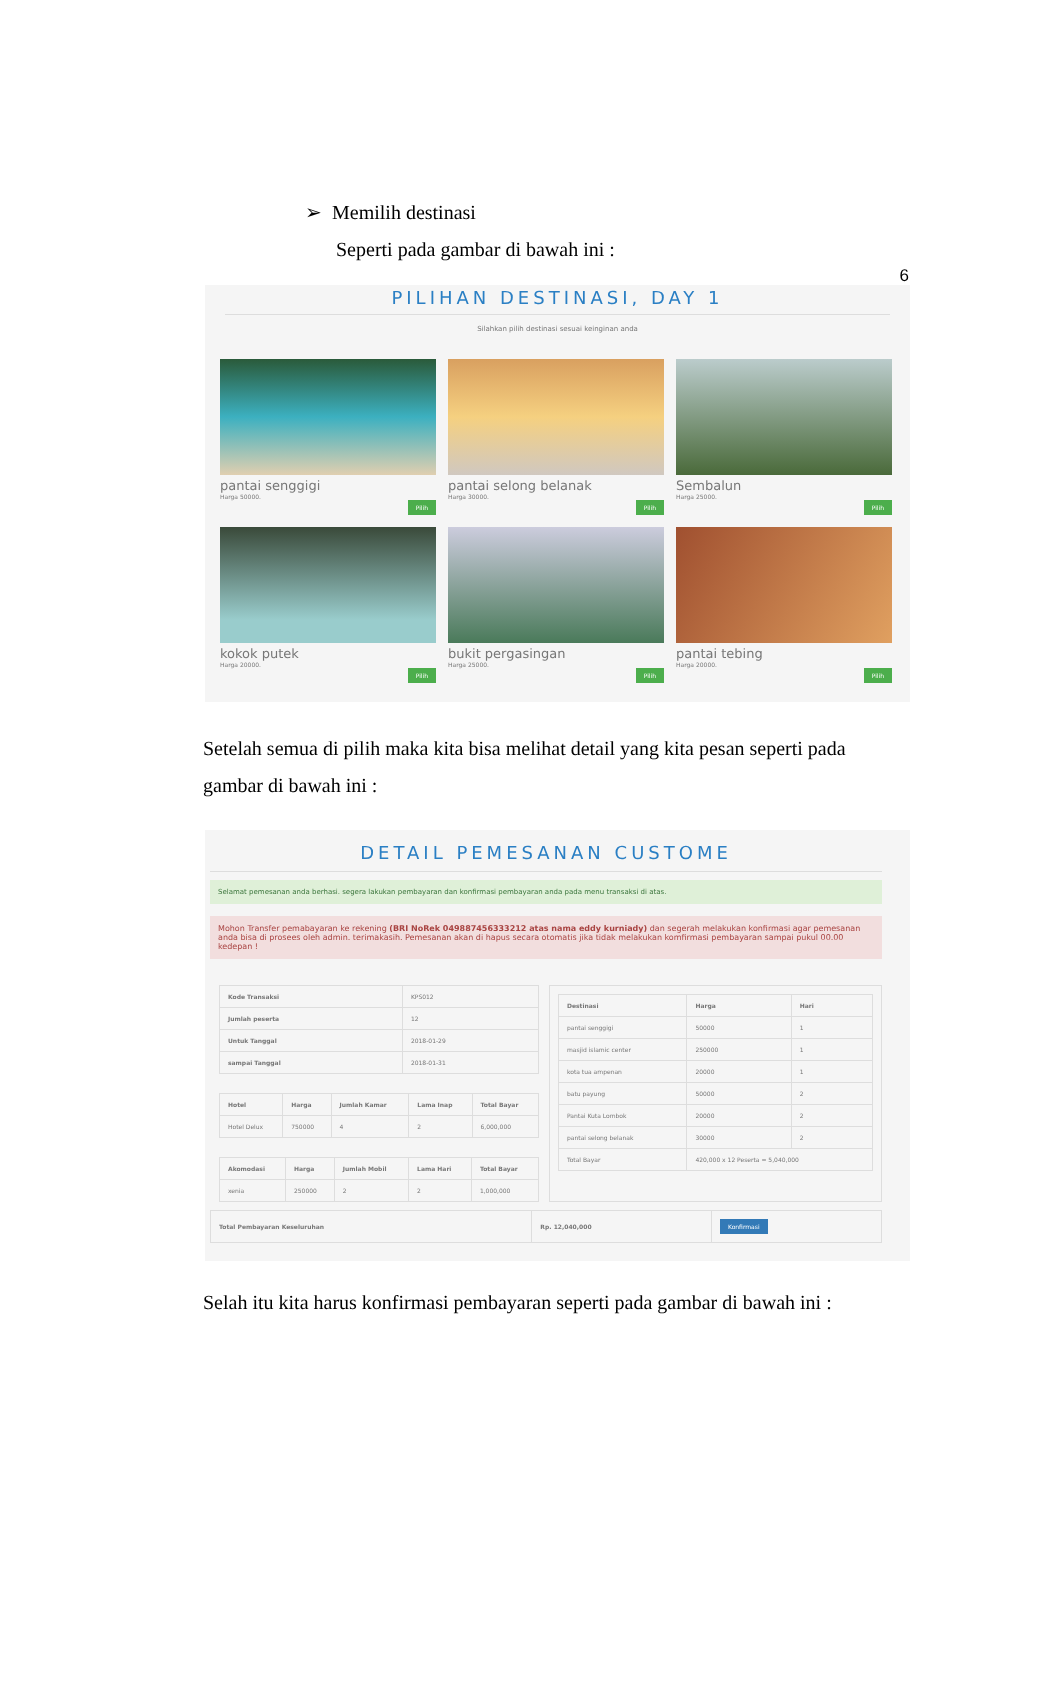6
➢ Memilih destinasi
Seperti pada gambar di bawah ini :
PILIHAN DESTINASI, DAY 1
Silahkan pilih destinasi sesuai keinginan anda
pantai senggigi
Harga 50000.
Pilih
pantai selong belanak
Harga 30000.
Pilih
Sembalun
Harga 25000.
Pilih
kokok putek
Harga 20000.
Pilih
bukit pergasingan
Harga 25000.
Pilih
pantai tebing
Harga 20000.
Pilih
Setelah semua di pilih maka kita bisa melihat detail yang kita pesan seperti pada gambar di bawah ini :
DETAIL PEMESANAN CUSTOME
Selamat pemesanan anda berhasi. segera lakukan pembayaran dan konfirmasi pembayaran anda pada menu transaksi di atas.
Mohon Transfer pemabayaran ke rekening (BRI NoRek 049887456333212 atas nama eddy kurniady) dan segerah melakukan konfirmasi agar pemesanan anda bisa di prosees oleh admin. terimakasih. Pemesanan akan di hapus secara otomatis jika tidak melakukan komfirmasi pembayaran sampai pukul 00.00 kedepan !
| Kode Transaksi | KPS012 |
| Jumlah peserta | 12 |
| Untuk Tanggal | 2018-01-29 |
| sampai Tanggal | 2018-01-31 |
| Hotel | Harga | Jumlah Kamar | Lama Inap | Total Bayar |
| --- | --- | --- | --- | --- |
| Hotel Delux | 750000 | 4 | 2 | 6,000,000 |
| Akomodasi | Harga | Jumlah Mobil | Lama Hari | Total Bayar |
| --- | --- | --- | --- | --- |
| xenia | 250000 | 2 | 2 | 1,000,000 |
| Destinasi | Harga | Hari |
| --- | --- | --- |
| pantai senggigi | 50000 | 1 |
| masjid islamic center | 250000 | 1 |
| kota tua ampenan | 20000 | 1 |
| batu payung | 50000 | 2 |
| Pantai Kuta Lombok | 20000 | 2 |
| pantai selong belanak | 30000 | 2 |
| Total Bayar | 420,000 x 12 Peserta = 5,040,000 | |
| Total Pembayaran Keseluruhan | Rp. 12,040,000 | Konfirmasi |
Selah itu kita harus konfirmasi pembayaran seperti pada gambar di bawah ini :